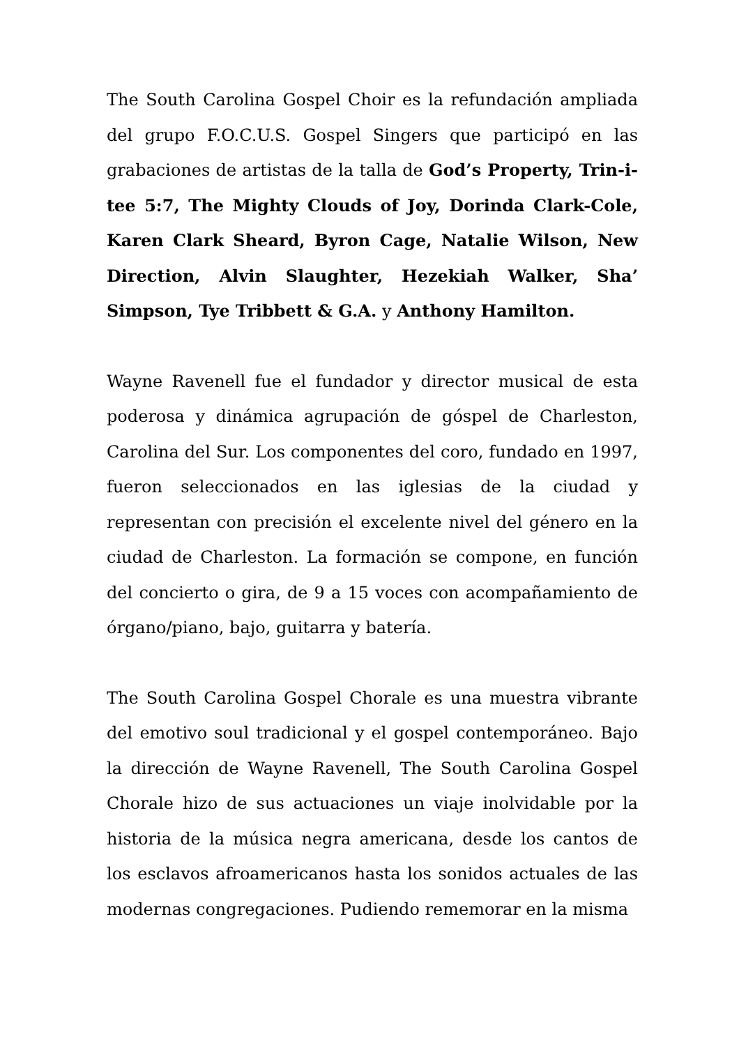The South Carolina Gospel Choir es la refundación ampliada del grupo F.O.C.U.S. Gospel Singers que participó en las grabaciones de artistas de la talla de God’s Property, Trin-i-tee 5:7, The Mighty Clouds of Joy, Dorinda Clark-Cole, Karen Clark Sheard, Byron Cage, Natalie Wilson, New Direction, Alvin Slaughter, Hezekiah Walker, Sha’ Simpson, Tye Tribbett & G.A. y Anthony Hamilton.
Wayne Ravenell fue el fundador y director musical de esta poderosa y dinámica agrupación de góspel de Charleston, Carolina del Sur. Los componentes del coro, fundado en 1997, fueron seleccionados en las iglesias de la ciudad y representan con precisión el excelente nivel del género en la ciudad de Charleston. La formación se compone, en función del concierto o gira, de 9 a 15 voces con acompañamiento de órgano/piano, bajo, guitarra y batería.
The South Carolina Gospel Chorale es una muestra vibrante del emotivo soul tradicional y el gospel contemporáneo. Bajo la dirección de Wayne Ravenell, The South Carolina Gospel Chorale hizo de sus actuaciones un viaje inolvidable por la historia de la música negra americana, desde los cantos de los esclavos afroamericanos hasta los sonidos actuales de las modernas congregaciones. Pudiendo rememorar en la misma